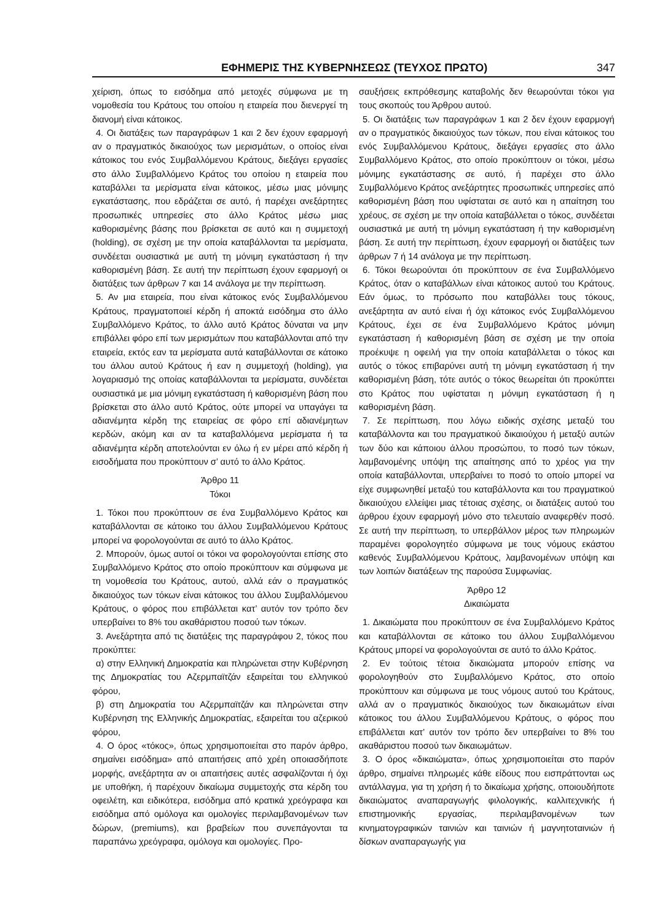ΕΦΗΜΕΡΙΣ ΤΗΣ ΚΥΒΕΡΝΗΣΕΩΣ (ΤΕΥΧΟΣ ΠΡΩΤΟ) 347
χείριση, όπως το εισόδημα από μετοχές σύμφωνα με τη νομοθεσία του Κράτους του οποίου η εταιρεία που διενεργεί τη διανομή είναι κάτοικος.
4. Οι διατάξεις των παραγράφων 1 και 2 δεν έχουν εφαρμογή αν ο πραγματικός δικαιούχος των μερισμάτων, ο οποίος είναι κάτοικος του ενός Συμβαλλόμενου Κράτους, διεξάγει εργασίες στο άλλο Συμβαλλόμενο Κράτος του οποίου η εταιρεία που καταβάλλει τα μερίσματα είναι κάτοικος, μέσω μιας μόνιμης εγκατάστασης, που εδράζεται σε αυτό, ή παρέχει ανεξάρτητες προσωπικές υπηρεσίες στο άλλο Κράτος μέσω μιας καθορισμένης βάσης που βρίσκεται σε αυτό και η συμμετοχή (holding), σε σχέση με την οποία καταβάλλονται τα μερίσματα, συνδέεται ουσιαστικά με αυτή τη μόνιμη εγκατάσταση ή την καθορισμένη βάση. Σε αυτή την περίπτωση έχουν εφαρμογή οι διατάξεις των άρθρων 7 και 14 ανάλογα με την περίπτωση.
5. Αν μια εταιρεία, που είναι κάτοικος ενός Συμβαλλόμενου Κράτους, πραγματοποιεί κέρδη ή αποκτά εισόδημα στο άλλο Συμβαλλόμενο Κράτος, το άλλο αυτό Κράτος δύναται να μην επιβάλλει φόρο επί των μερισμάτων που καταβάλλονται από την εταιρεία, εκτός εαν τα μερίσματα αυτά καταβάλλονται σε κάτοικο του άλλου αυτού Κράτους ή εαν η συμμετοχή (holding), για λογαριασμό της οποίας καταβάλλονται τα μερίσματα, συνδέεται ουσιαστικά με μια μόνιμη εγκατάσταση ή καθορισμένη βάση που βρίσκεται στο άλλο αυτό Κράτος, ούτε μπορεί να υπαγάγει τα αδιανέμητα κέρδη της εταιρείας σε φόρο επί αδιανέμητων κερδών, ακόμη και αν τα καταβαλλόμενα μερίσματα ή τα αδιανέμητα κέρδη αποτελούνται εν όλω ή εν μέρει από κέρδη ή εισοδήματα που προκύπτουν σ’ αυτό το άλλο Κράτος.
Άρθρο 11
Τόκοι
1. Τόκοι που προκύπτουν σε ένα Συμβαλλόμενο Κράτος και καταβάλλονται σε κάτοικο του άλλου Συμβαλλόμενου Κράτους μπορεί να φορολογούνται σε αυτό το άλλο Κράτος.
2. Μπορούν, όμως αυτοί οι τόκοι να φορολογούνται επίσης στο Συμβαλλόμενο Κράτος στο οποίο προκύπτουν και σύμφωνα με τη νομοθεσία του Κράτους, αυτού, αλλά εάν ο πραγματικός δικαιούχος των τόκων είναι κάτοικος του άλλου Συμβαλλόμενου Κράτους, ο φόρος που επιβάλλεται κατ’ αυτόν τον τρόπο δεν υπερβαίνει το 8% του ακαθάριστου ποσού των τόκων.
3. Ανεξάρτητα από τις διατάξεις της παραγράφου 2, τόκος που προκύπτει:
α) στην Ελληνική Δημοκρατία και πληρώνεται στην Κυβέρνηση της Δημοκρατίας του Αζερμπαϊτζάν εξαιρείται του ελληνικού φόρου,
β) στη Δημοκρατία του Αζερμπαϊτζάν και πληρώνεται στην Κυβέρνηση της Ελληνικής Δημοκρατίας, εξαιρείται του αζερικού φόρου,
4. Ο όρος «τόκος», όπως χρησιμοποιείται στο παρόν άρθρο, σημαίνει εισόδημα» από απαιτήσεις από χρέη οποιασδήποτε μορφής, ανεξάρτητα αν οι απαιτήσεις αυτές ασφαλίζονται ή όχι με υποθήκη, ή παρέχουν δικαίωμα συμμετοχής στα κέρδη του οφειλέτη, και ειδικότερα, εισόδημα από κρατικά χρεόγραφα και εισόδημα από ομόλογα και ομολογίες περιλαμβανομένων των δώρων, (premiums), και βραβείων που συνεπάγονται τα παραπάνω χρεόγραφα, ομόλογα και ομολογίες. Προ-
σαυξήσεις εκπρόθεσμης καταβολής δεν θεωρούνται τόκοι για τους σκοπούς του Άρθρου αυτού.
5. Οι διατάξεις των παραγράφων 1 και 2 δεν έχουν εφαρμογή αν ο πραγματικός δικαιούχος των τόκων, που είναι κάτοικος του ενός Συμβαλλόμενου Κράτους, διεξάγει εργασίες στο άλλο Συμβαλλόμενο Κράτος, στο οποίο προκύπτουν οι τόκοι, μέσω μόνιμης εγκατάστασης σε αυτό, ή παρέχει στο άλλο Συμβαλλόμενο Κράτος ανεξάρτητες προσωπικές υπηρεσίες από καθορισμένη βάση που υφίσταται σε αυτό και η απαίτηση του χρέους, σε σχέση με την οποία καταβάλλεται ο τόκος, συνδέεται ουσιαστικά με αυτή τη μόνιμη εγκατάσταση ή την καθορισμένη βάση. Σε αυτή την περίπτωση, έχουν εφαρμογή οι διατάξεις των άρθρων 7 ή 14 ανάλογα με την περίπτωση.
6. Τόκοι θεωρούνται ότι προκύπτουν σε ένα Συμβαλλόμενο Κράτος, όταν ο καταβάλλων είναι κάτοικος αυτού του Κράτους. Εάν όμως, το πρόσωπο που καταβάλλει τους τόκους, ανεξάρτητα αν αυτό είναι ή όχι κάτοικος ενός Συμβαλλόμενου Κράτους, έχει σε ένα Συμβαλλόμενο Κράτος μόνιμη εγκατάσταση ή καθορισμένη βάση σε σχέση με την οποία προέκυψε η οφειλή για την οποία καταβάλλεται ο τόκος και αυτός ο τόκος επιβαρύνει αυτή τη μόνιμη εγκατάσταση ή την καθορισμένη βάση, τότε αυτός ο τόκος θεωρείται ότι προκύπτει στο Κράτος που υφίσταται η μόνιμη εγκατάσταση ή η καθορισμένη βάση.
7. Σε περίπτωση, που λόγω ειδικής σχέσης μεταξύ του καταβάλλοντα και του πραγματικού δικαιούχου ή μεταξύ αυτών των δύο και κάποιου άλλου προσώπου, το ποσό των τόκων, λαμβανομένης υπόψη της απαίτησης από το χρέος για την οποία καταβάλλονται, υπερβαίνει το ποσό το οποίο μπορεί να είχε συμφωνηθεί μεταξύ του καταβάλλοντα και του πραγματικού δικαιούχου ελλείψει μιας τέτοιας σχέσης, οι διατάξεις αυτού του άρθρου έχουν εφαρμογή μόνο στο τελευταίο αναφερθέν ποσό. Σε αυτή την περίπτωση, το υπερβάλλον μέρος των πληρωμών παραμένει φορολογητέο σύμφωνα με τους νόμους εκάστου καθενός Συμβαλλόμενου Κράτους, λαμβανομένων υπόψη και των λοιπών διατάξεων της παρούσα Συμφωνίας.
Άρθρο 12
Δικαιώματα
1. Δικαιώματα που προκύπτουν σε ένα Συμβαλλόμενο Κράτος και καταβάλλονται σε κάτοικο του άλλου Συμβαλλόμενου Κράτους μπορεί να φορολογούνται σε αυτό το άλλο Κράτος.
2. Εν τούτοις τέτοια δικαιώματα μπορούν επίσης να φορολογηθούν στο Συμβαλλόμενο Κράτος, στο οποίο προκύπτουν και σύμφωνα με τους νόμους αυτού του Κράτους, αλλά αν ο πραγματικός δικαιούχος των δικαιωμάτων είναι κάτοικος του άλλου Συμβαλλόμενου Κράτους, ο φόρος που επιβάλλεται κατ’ αυτόν τον τρόπο δεν υπερβαίνει το 8% του ακαθάριστου ποσού των δικαιωμάτων.
3. Ο όρος «δικαιώματα», όπως χρησιμοποιείται στο παρόν άρθρο, σημαίνει πληρωμές κάθε είδους που εισπράττονται ως αντάλλαγμα, για τη χρήση ή το δικαίωμα χρήσης, οποιουδήποτε δικαιώματος αναπαραγωγής φιλολογικής, καλλιτεχνικής ή επιστημονικής εργασίας, περιλαμβανομένων των κινηματογραφικών ταινιών και ταινιών ή μαγνητοταινιών ή δίσκων αναπαραγωγής για